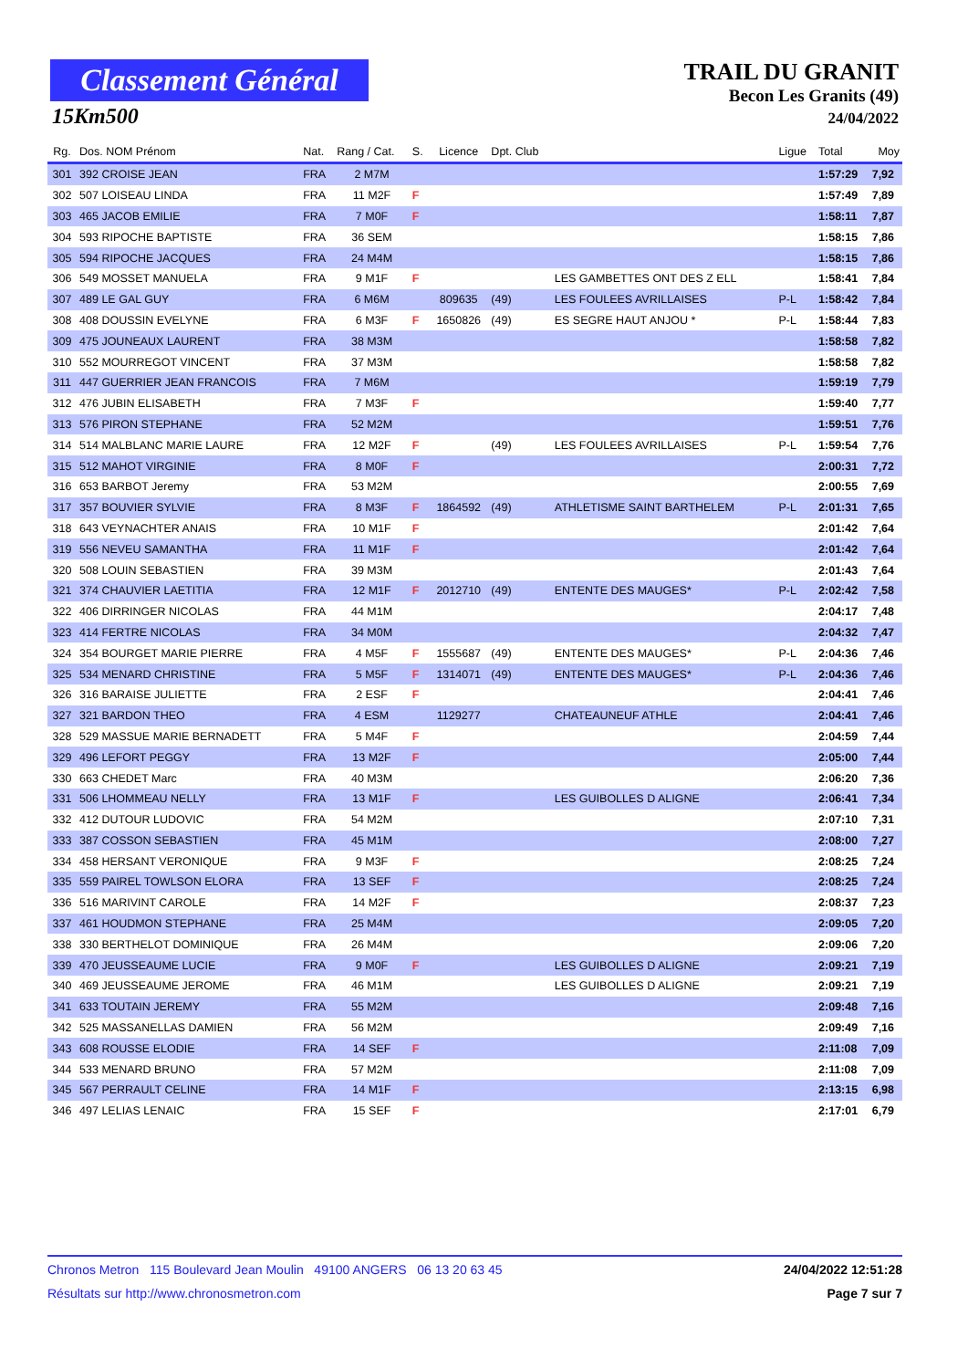Classement Général
15Km500
TRAIL DU GRANIT
Becon Les Granits (49)
24/04/2022
| Rg. | Dos. NOM Prénom | Nat. | Rang / Cat. | S. | Licence | Dpt. Club | | Ligue | Total | Moy |
| --- | --- | --- | --- | --- | --- | --- | --- | --- | --- | --- |
| 301 | 392 CROISE JEAN | FRA | 2 M7M | | | | | | 1:57:29 | 7,92 |
| 302 | 507 LOISEAU LINDA | FRA | 11 M2F | F | | | | | 1:57:49 | 7,89 |
| 303 | 465 JACOB EMILIE | FRA | 7 M0F | F | | | | | 1:58:11 | 7,87 |
| 304 | 593 RIPOCHE BAPTISTE | FRA | 36 SEM | | | | | | 1:58:15 | 7,86 |
| 305 | 594 RIPOCHE JACQUES | FRA | 24 M4M | | | | | | 1:58:15 | 7,86 |
| 306 | 549 MOSSET MANUELA | FRA | 9 M1F | F | | | LES GAMBETTES ONT DES Z ELL | | 1:58:41 | 7,84 |
| 307 | 489 LE GAL GUY | FRA | 6 M6M | | 809635 | (49) | LES FOULEES AVRILLAISES | P-L | 1:58:42 | 7,84 |
| 308 | 408 DOUSSIN EVELYNE | FRA | 6 M3F | F | 1650826 | (49) | ES SEGRE HAUT ANJOU * | P-L | 1:58:44 | 7,83 |
| 309 | 475 JOUNEAUX LAURENT | FRA | 38 M3M | | | | | | 1:58:58 | 7,82 |
| 310 | 552 MOURREGOT VINCENT | FRA | 37 M3M | | | | | | 1:58:58 | 7,82 |
| 311 | 447 GUERRIER JEAN FRANCOIS | FRA | 7 M6M | | | | | | 1:59:19 | 7,79 |
| 312 | 476 JUBIN ELISABETH | FRA | 7 M3F | F | | | | | 1:59:40 | 7,77 |
| 313 | 576 PIRON STEPHANE | FRA | 52 M2M | | | | | | 1:59:51 | 7,76 |
| 314 | 514 MALBLANC MARIE LAURE | FRA | 12 M2F | F | | (49) | LES FOULEES AVRILLAISES | P-L | 1:59:54 | 7,76 |
| 315 | 512 MAHOT VIRGINIE | FRA | 8 M0F | F | | | | | 2:00:31 | 7,72 |
| 316 | 653 BARBOT Jeremy | FRA | 53 M2M | | | | | | 2:00:55 | 7,69 |
| 317 | 357 BOUVIER SYLVIE | FRA | 8 M3F | F | 1864592 | (49) | ATHLETISME SAINT BARTHELEM | P-L | 2:01:31 | 7,65 |
| 318 | 643 VEYNACHTER ANAIS | FRA | 10 M1F | F | | | | | 2:01:42 | 7,64 |
| 319 | 556 NEVEU SAMANTHA | FRA | 11 M1F | F | | | | | 2:01:42 | 7,64 |
| 320 | 508 LOUIN SEBASTIEN | FRA | 39 M3M | | | | | | 2:01:43 | 7,64 |
| 321 | 374 CHAUVIER LAETITIA | FRA | 12 M1F | F | 2012710 | (49) | ENTENTE DES MAUGES* | P-L | 2:02:42 | 7,58 |
| 322 | 406 DIRRINGER NICOLAS | FRA | 44 M1M | | | | | | 2:04:17 | 7,48 |
| 323 | 414 FERTRE NICOLAS | FRA | 34 M0M | | | | | | 2:04:32 | 7,47 |
| 324 | 354 BOURGET MARIE PIERRE | FRA | 4 M5F | F | 1555687 | (49) | ENTENTE DES MAUGES* | P-L | 2:04:36 | 7,46 |
| 325 | 534 MENARD CHRISTINE | FRA | 5 M5F | F | 1314071 | (49) | ENTENTE DES MAUGES* | P-L | 2:04:36 | 7,46 |
| 326 | 316 BARAISE JULIETTE | FRA | 2 ESF | F | | | | | 2:04:41 | 7,46 |
| 327 | 321 BARDON THEO | FRA | 4 ESM | | 1129277 | | CHATEAUNEUF ATHLE | | 2:04:41 | 7,46 |
| 328 | 529 MASSUE MARIE BERNADETT | FRA | 5 M4F | F | | | | | 2:04:59 | 7,44 |
| 329 | 496 LEFORT PEGGY | FRA | 13 M2F | F | | | | | 2:05:00 | 7,44 |
| 330 | 663 CHEDET Marc | FRA | 40 M3M | | | | | | 2:06:20 | 7,36 |
| 331 | 506 LHOMMEAU NELLY | FRA | 13 M1F | F | | | LES GUIBOLLES D ALIGNE | | 2:06:41 | 7,34 |
| 332 | 412 DUTOUR LUDOVIC | FRA | 54 M2M | | | | | | 2:07:10 | 7,31 |
| 333 | 387 COSSON SEBASTIEN | FRA | 45 M1M | | | | | | 2:08:00 | 7,27 |
| 334 | 458 HERSANT VERONIQUE | FRA | 9 M3F | F | | | | | 2:08:25 | 7,24 |
| 335 | 559 PAIREL TOWLSON ELORA | FRA | 13 SEF | F | | | | | 2:08:25 | 7,24 |
| 336 | 516 MARIVINT CAROLE | FRA | 14 M2F | F | | | | | 2:08:37 | 7,23 |
| 337 | 461 HOUDMON STEPHANE | FRA | 25 M4M | | | | | | 2:09:05 | 7,20 |
| 338 | 330 BERTHELOT DOMINIQUE | FRA | 26 M4M | | | | | | 2:09:06 | 7,20 |
| 339 | 470 JEUSSEAUME LUCIE | FRA | 9 M0F | F | | | LES GUIBOLLES D ALIGNE | | 2:09:21 | 7,19 |
| 340 | 469 JEUSSEAUME JEROME | FRA | 46 M1M | | | | LES GUIBOLLES D ALIGNE | | 2:09:21 | 7,19 |
| 341 | 633 TOUTAIN JEREMY | FRA | 55 M2M | | | | | | 2:09:48 | 7,16 |
| 342 | 525 MASSANELLAS DAMIEN | FRA | 56 M2M | | | | | | 2:09:49 | 7,16 |
| 343 | 608 ROUSSE ELODIE | FRA | 14 SEF | F | | | | | 2:11:08 | 7,09 |
| 344 | 533 MENARD BRUNO | FRA | 57 M2M | | | | | | 2:11:08 | 7,09 |
| 345 | 567 PERRAULT CELINE | FRA | 14 M1F | F | | | | | 2:13:15 | 6,98 |
| 346 | 497 LELIAS LENAIC | FRA | 15 SEF | F | | | | | 2:17:01 | 6,79 |
Chronos Metron 115 Boulevard Jean Moulin 49100 ANGERS 06 13 20 63 45 24/04/2022 12:51:28
Résultats sur http://www.chronosmetron.com Page 7 sur 7